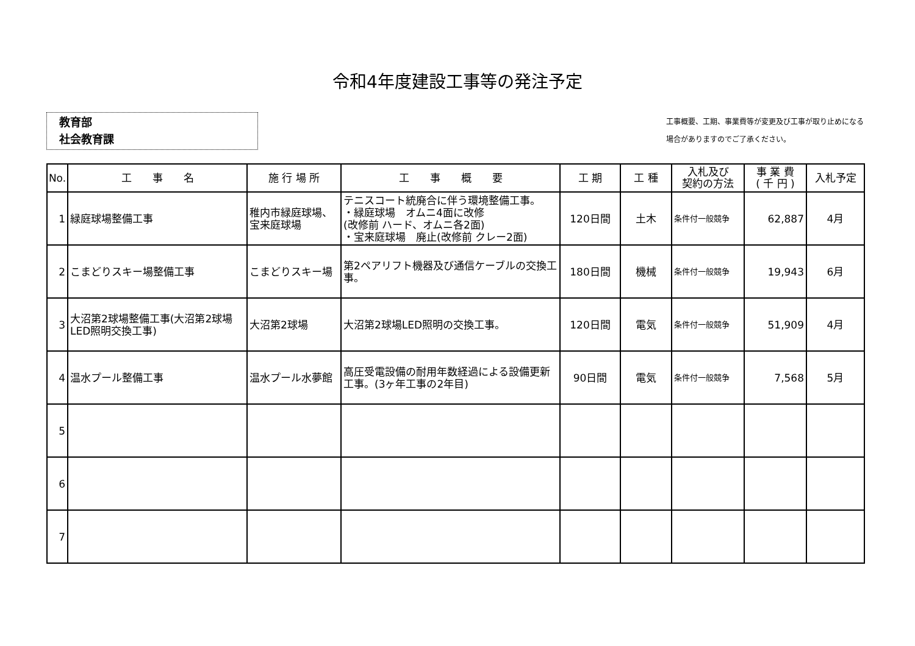令和4年度建設工事等の発注予定
教育部
社会教育課
工事概要、工期、事業費等が変更及び工事が取り止めになる
場合がありますのでご了承ください。
| No. | 工 事 名 | 施 行 場 所 | 工 事 概 要 | 工 期 | 工 種 | 入札及び 契約の方法 | 事 業 費 ( 千 円 ) | 入札予定 |
| --- | --- | --- | --- | --- | --- | --- | --- | --- |
| 1 | 緑庭球場整備工事 | 稚内市緑庭球場、宝来庭球場 | テニスコート統廃合に伴う環境整備工事。 ・緑庭球場 オムニ4面に改修 (改修前 ハード、オムニ各2面) ・宝来庭球場 廃止(改修前 クレー2面) | 120日間 | 土木 | 条件付一般競争 | 62,887 | 4月 |
| 2 | こまどりスキー場整備工事 | こまどりスキー場 | 第2ペアリフト機器及び通信ケーブルの交換工事。 | 180日間 | 機械 | 条件付一般競争 | 19,943 | 6月 |
| 3 | 大沼第2球場整備工事(大沼第2球場LED照明交換工事) | 大沼第2球場 | 大沼第2球場LED照明の交換工事。 | 120日間 | 電気 | 条件付一般競争 | 51,909 | 4月 |
| 4 | 温水プール整備工事 | 温水プール水夢館 | 高圧受電設備の耐用年数経過による設備更新工事。(3ヶ年工事の2年目) | 90日間 | 電気 | 条件付一般競争 | 7,568 | 5月 |
| 5 | | | | | | | | |
| 6 | | | | | | | | |
| 7 | | | | | | | | |